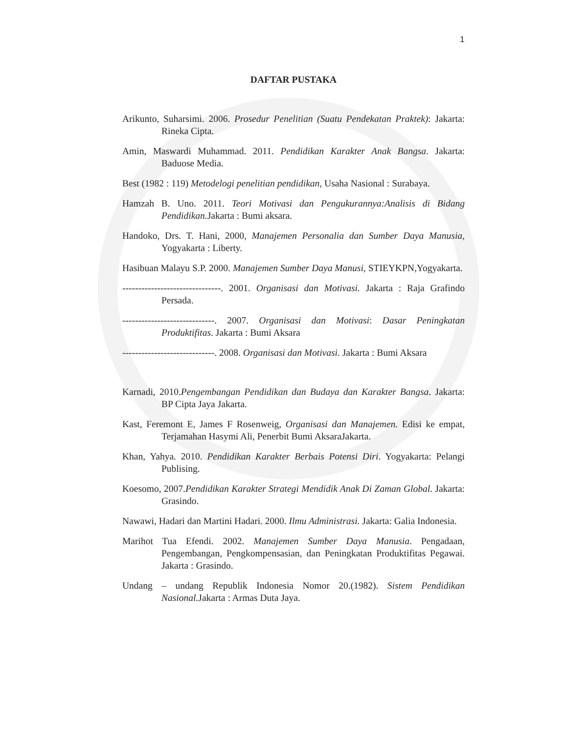1
DAFTAR PUSTAKA
Arikunto, Suharsimi. 2006. Prosedur Penelitian (Suatu Pendekatan Praktek): Jakarta: Rineka Cipta.
Amin, Maswardi Muhammad. 2011. Pendidikan Karakter Anak Bangsa. Jakarta: Baduose Media.
Best (1982 : 119) Metodelogi penelitian pendidikan, Usaha Nasional : Surabaya.
Hamzah B. Uno. 2011. Teori Motivasi dan Pengukurannya:Analisis di Bidang Pendidikan. Jakarta : Bumi aksara.
Handoko, Drs. T. Hani, 2000, Manajemen Personalia dan Sumber Daya Manusia, Yogyakarta : Liberty.
Hasibuan Malayu S.P. 2000. Manajemen Sumber Daya Manusi, STIEYKPN,Yogyakarta.
-------------------------------. 2001. Organisasi dan Motivasi. Jakarta : Raja Grafindo Persada.
-----------------------------. 2007. Organisasi dan Motivasi: Dasar Peningkatan Produktifitas. Jakarta : Bumi Aksara
-----------------------------. 2008. Organisasi dan Motivasi. Jakarta : Bumi Aksara
Karnadi, 2010.Pengembangan Pendidikan dan Budaya dan Karakter Bangsa. Jakarta: BP Cipta Jaya Jakarta.
Kast, Feremont E, James F Rosenweig, Organisasi dan Manajemen. Edisi ke empat, Terjamahan Hasymi Ali, Penerbit Bumi AksaraJakarta.
Khan, Yahya. 2010. Pendidikan Karakter Berbais Potensi Diri. Yogyakarta: Pelangi Publising.
Koesomo, 2007.Pendidikan Karakter Strategi Mendidik Anak Di Zaman Global. Jakarta: Grasindo.
Nawawi, Hadari dan Martini Hadari. 2000. Ilmu Administrasi. Jakarta: Galia Indonesia.
Marihot Tua Efendi. 2002. Manajemen Sumber Daya Manusia. Pengadaan, Pengembangan, Pengkompensasian, dan Peningkatan Produktifitas Pegawai. Jakarta : Grasindo.
Undang – undang Republik Indonesia Nomor 20.(1982). Sistem Pendidikan Nasional. Jakarta : Armas Duta Jaya.